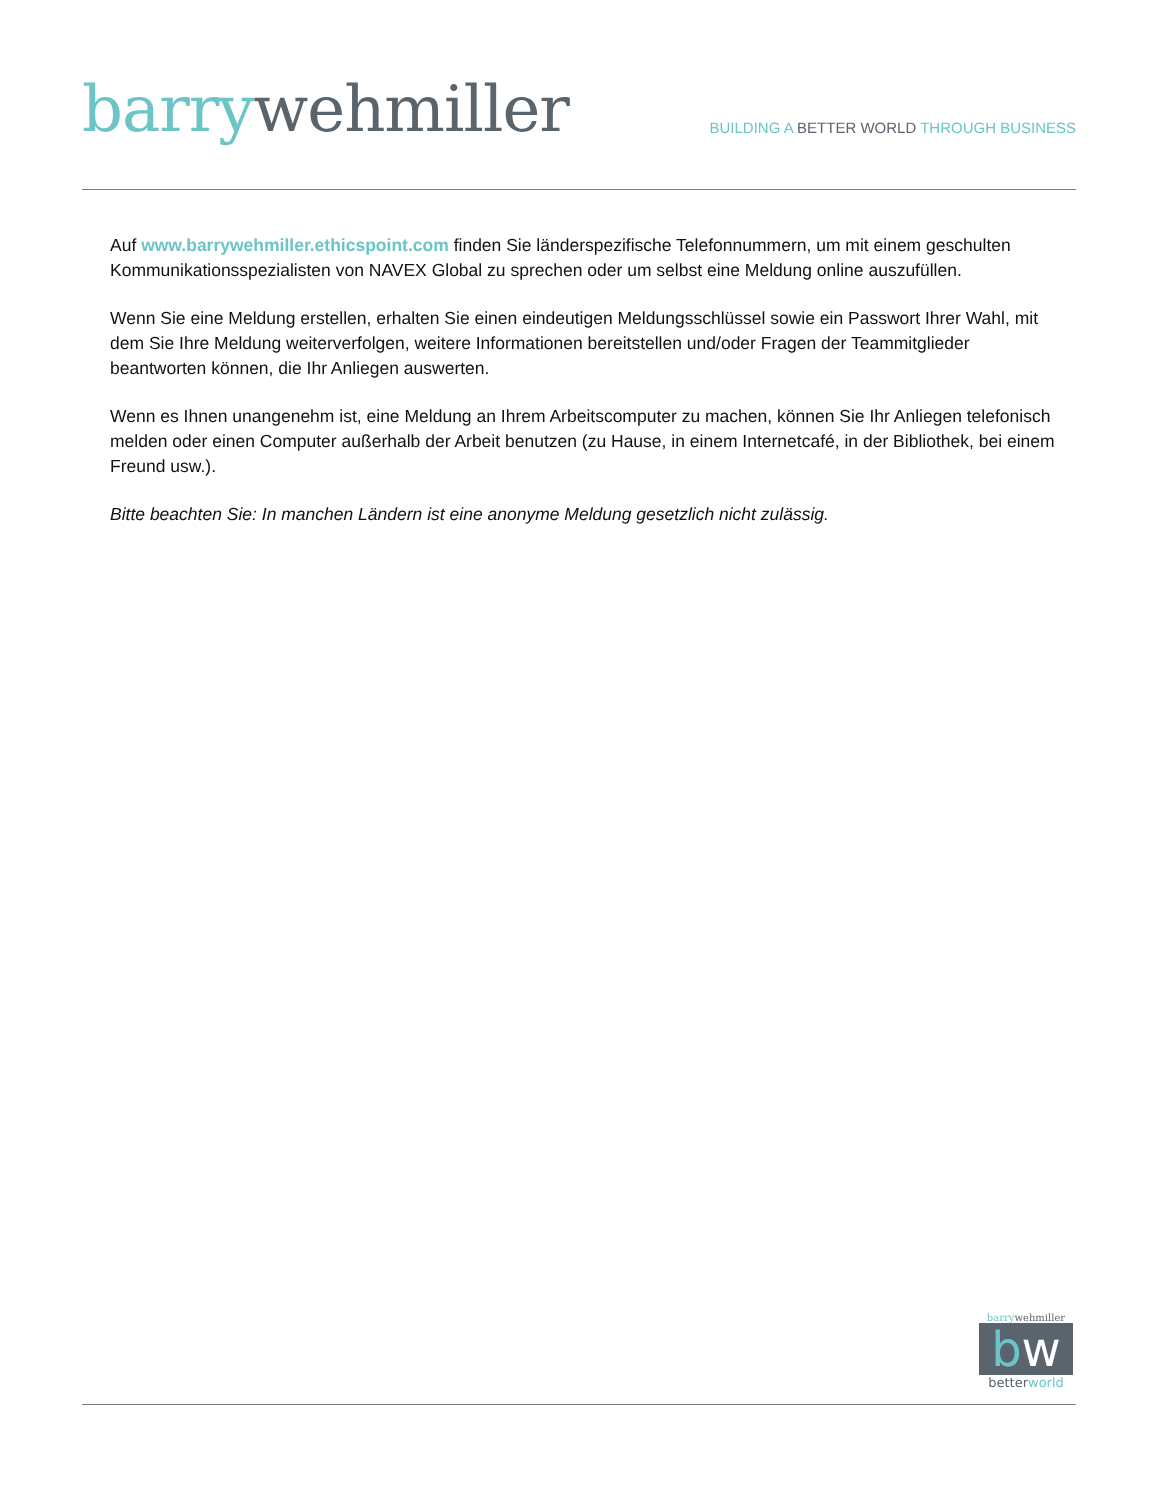barry wehmiller
BUILDING A BETTER WORLD THROUGH BUSINESS
Auf www.barrywehmiller.ethicspoint.com finden Sie länderspezifische Telefonnummern, um mit einem geschulten Kommunikationsspezialisten von NAVEX Global zu sprechen oder um selbst eine Meldung online auszufüllen.
Wenn Sie eine Meldung erstellen, erhalten Sie einen eindeutigen Meldungsschlüssel sowie ein Passwort Ihrer Wahl, mit dem Sie Ihre Meldung weiterverfolgen, weitere Informationen bereitstellen und/oder Fragen der Teammitglieder beantworten können, die Ihr Anliegen auswerten.
Wenn es Ihnen unangenehm ist, eine Meldung an Ihrem Arbeitscomputer zu machen, können Sie Ihr Anliegen telefonisch melden oder einen Computer außerhalb der Arbeit benutzen (zu Hause, in einem Internetcafé, in der Bibliothek, bei einem Freund usw.).
Bitte beachten Sie: In manchen Ländern ist eine anonyme Meldung gesetzlich nicht zulässig.
barry wehmiller
bw
better world